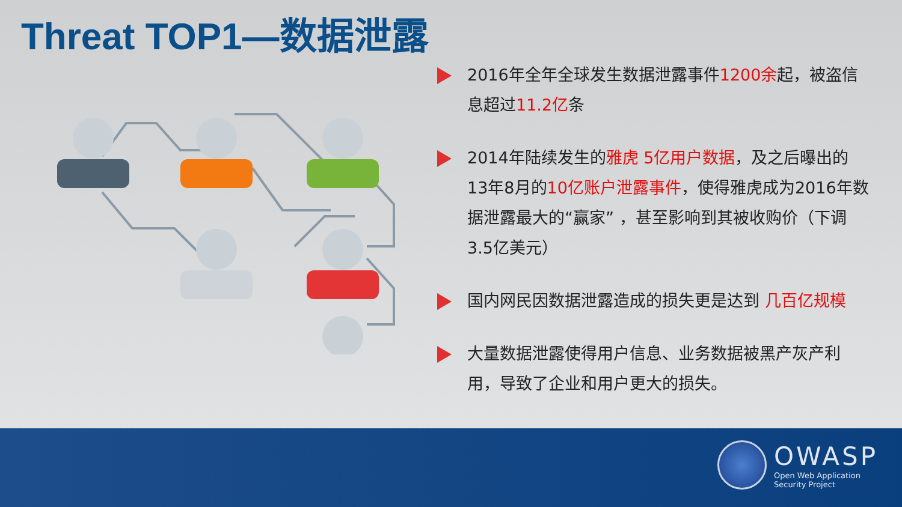Threat TOP1—数据泄露
2016年全年全球发生数据泄露事件1200余起，被盗信息超过11.2亿条
2014年陆续发生的雅虎 5亿用户数据，及之后曝出的13年8月的10亿账户泄露事件，使得雅虎成为2016年数据泄露最大的“赢家” ，甚至影响到其被收购价（下调3.5亿美元）
国内网民因数据泄露造成的损失更是达到 几百亿规模
大量数据泄露使得用户信息、业务数据被黑产灰产利用，导致了企业和用户更大的损失。
OWASP
Open Web Application
Security Project